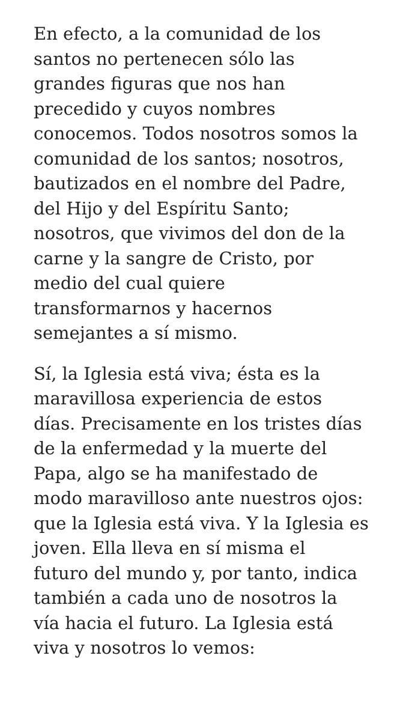En efecto, a la comunidad de los
santos no pertenecen sólo las
grandes figuras que nos han
precedido y cuyos nombres
conocemos. Todos nosotros somos la
comunidad de los santos; nosotros,
bautizados en el nombre del Padre,
del Hijo y del Espíritu Santo;
nosotros, que vivimos del don de la
carne y la sangre de Cristo, por
medio del cual quiere
transformarnos y hacernos
semejantes a sí mismo.
Sí, la Iglesia está viva; ésta es la
maravillosa experiencia de estos
días. Precisamente en los tristes días
de la enfermedad y la muerte del
Papa, algo se ha manifestado de
modo maravilloso ante nuestros ojos:
que la Iglesia está viva. Y la Iglesia es
joven. Ella lleva en sí misma el
futuro del mundo y, por tanto, indica
también a cada uno de nosotros la
vía hacia el futuro. La Iglesia está
viva y nosotros lo vemos: